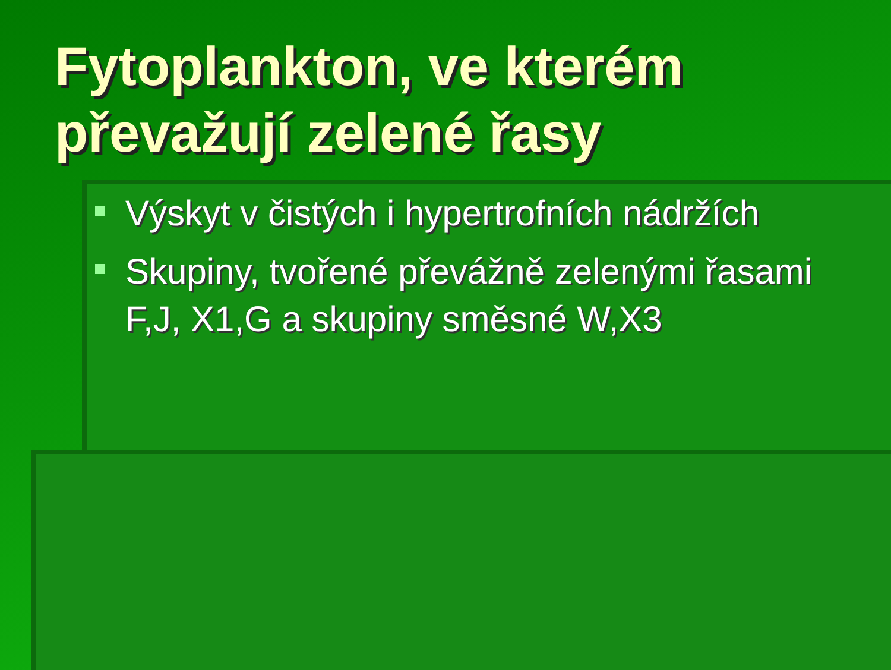Fytoplankton, ve kterém převažují zelené řasy
Výskyt v čistých i hypertrofních nádržích
Skupiny, tvořené převážně zelenými řasami F,J, X1,G a skupiny směsné W,X3